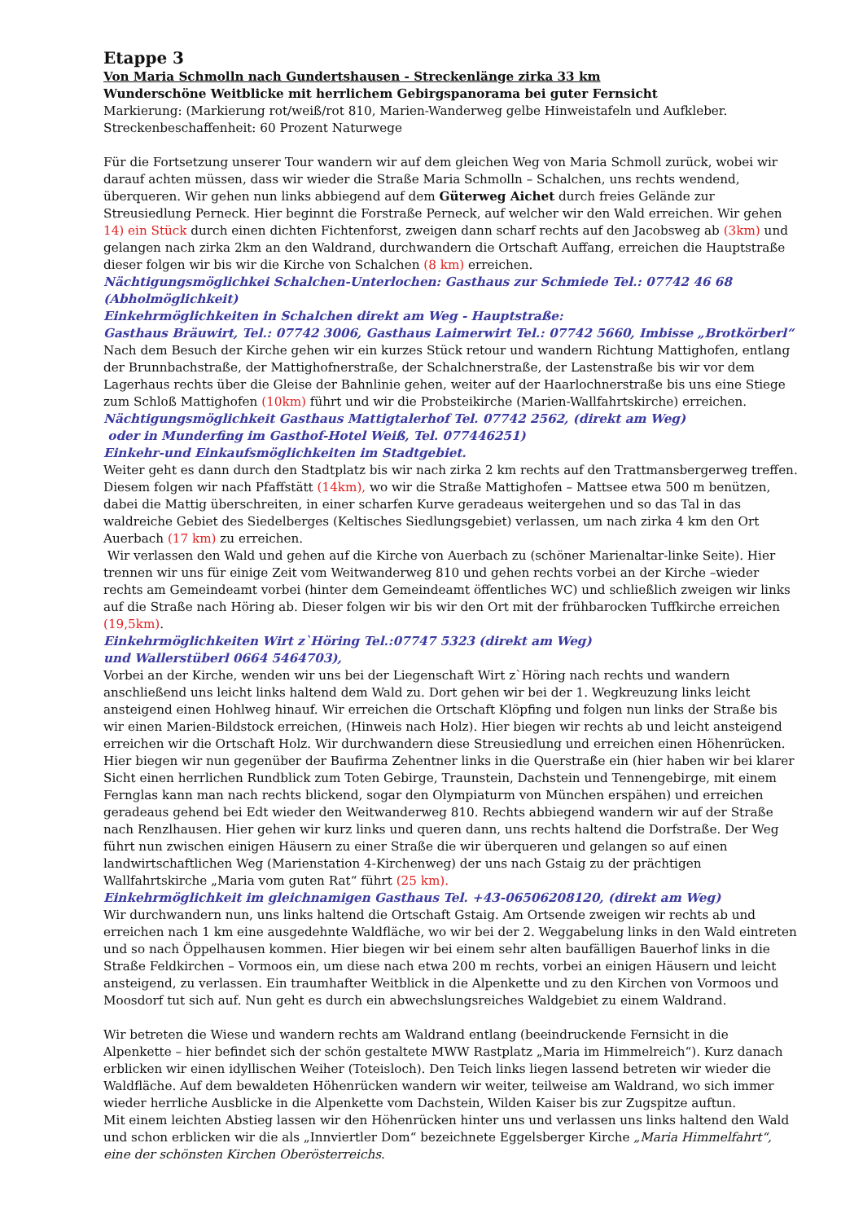Etappe 3
Von Maria Schmolln nach Gundertshausen - Streckenlänge zirka 33 km
Wunderschöne Weitblicke mit herrlichem Gebirgspanorama bei guter Fernsicht
Markierung: (Markierung rot/weiß/rot 810, Marien-Wanderweg gelbe Hinweistafeln und Aufkleber.
Streckenbeschaffenheit: 60 Prozent Naturwege
Für die Fortsetzung unserer Tour wandern wir auf dem gleichen Weg von Maria Schmoll zurück, wobei wir darauf achten müssen, dass wir wieder die Straße Maria Schmolln – Schalchen, uns rechts wendend, überqueren. Wir gehen nun links abbiegend auf dem Güterweg Aichet durch freies Gelände zur Streusiedlung Perneck. Hier beginnt die Forstraße Perneck, auf welcher wir den Wald erreichen. Wir gehen 14) ein Stück durch einen dichten Fichtenforst, zweigen dann scharf rechts auf den Jacobsweg ab (3km) und gelangen nach zirka 2km an den Waldrand, durchwandern die Ortschaft Auffang, erreichen die Hauptstraße dieser folgen wir bis wir die Kirche von Schalchen (8 km) erreichen.
Nächtigungsmöglichkei Schalchen-Unterlochen: Gasthaus zur Schmiede Tel.: 07742 46 68 (Abholmöglichkeit)
Einkehrmöglichkeiten in Schalchen direkt am Weg - Hauptstraße:
Gasthaus Bräuwirt, Tel.: 07742 3006, Gasthaus Laimerwirt Tel.: 07742 5660, Imbisse „Brotkörberl“
Nach dem Besuch der Kirche gehen wir ein kurzes Stück retour und wandern Richtung Mattighofen, entlang der Brunnbachstraße, der Mattighofnerstraße, der Schalchnerstraße, der Lastenstraße bis wir vor dem Lagerhaus rechts über die Gleise der Bahnlinie gehen, weiter auf der Haarlochnerstraße bis uns eine Stiege zum Schloß Mattighofen (10km) führt und wir die Probsteikirche (Marien-Wallfahrtskirche) erreichen.
Nächtigungsmöglichkeit Gasthaus Mattigtalerhof Tel. 07742 2562, (direkt am Weg)
oder in Munderfing im Gasthof-Hotel Weiß, Tel. 077446251)
Einkehr-und Einkaufsmöglichkeiten im Stadtgebiet.
Weiter geht es dann durch den Stadtplatz bis wir nach zirka 2 km rechts auf den Trattmansbergerweg treffen. Diesem folgen wir nach Pfaffstätt (14km), wo wir die Straße Mattighofen – Mattsee etwa 500 m benützen, dabei die Mattig überschreiten, in einer scharfen Kurve geradeaus weitergehen und so das Tal in das waldreiche Gebiet des Siedelberges (Keltisches Siedlungsgebiet) verlassen, um nach zirka 4 km den Ort Auerbach (17 km) zu erreichen.
Wir verlassen den Wald und gehen auf die Kirche von Auerbach zu (schöner Marienaltar-linke Seite). Hier trennen wir uns für einige Zeit vom Weitwanderweg 810 und gehen rechts vorbei an der Kirche –wieder rechts am Gemeindeamt vorbei (hinter dem Gemeindeamt öffentliches WC) und schließlich zweigen wir links auf die Straße nach Höring ab. Dieser folgen wir bis wir den Ort mit der frühbarocken Tuffkirche erreichen (19,5km).
Einkehrmöglichkeiten Wirt z`Höring Tel.:07747 5323 (direkt am Weg)
und Wallerstüberl 0664 5464703),
Vorbei an der Kirche, wenden wir uns bei der Liegenschaft Wirt z`Höring nach rechts und wandern anschließend uns leicht links haltend dem Wald zu. Dort gehen wir bei der 1. Wegkreuzung links leicht ansteigend einen Hohlweg hinauf. Wir erreichen die Ortschaft Klöpfing und folgen nun links der Straße bis wir einen Marien-Bildstock erreichen, (Hinweis nach Holz). Hier biegen wir rechts ab und leicht ansteigend erreichen wir die Ortschaft Holz. Wir durchwandern diese Streusiedlung und erreichen einen Höhenrücken. Hier biegen wir nun gegenüber der Baufirma Zehentner links in die Querstraße ein (hier haben wir bei klarer Sicht einen herrlichen Rundblick zum Toten Gebirge, Traunstein, Dachstein und Tennengebirge, mit einem Fernglas kann man nach rechts blickend, sogar den Olympiaturm von München erspähen) und erreichen geradeaus gehend bei Edt wieder den Weitwanderweg 810. Rechts abbiegend wandern wir auf der Straße nach Renzlhausen. Hier gehen wir kurz links und queren dann, uns rechts haltend die Dorfstraße. Der Weg führt nun zwischen einigen Häusern zu einer Straße die wir überqueren und gelangen so auf einen landwirtschaftlichen Weg (Marienstation 4-Kirchenweg) der uns nach Gstaig zu der prächtigen Wallfahrtskirche „Maria vom guten Rat“ führt (25 km).
Einkehrmöglichkeit im gleichnamigen Gasthaus Tel. +43-06506208120, (direkt am Weg)
Wir durchwandern nun, uns links haltend die Ortschaft Gstaig. Am Ortsende zweigen wir rechts ab und erreichen nach 1 km eine ausgedehnte Waldfläche, wo wir bei der 2. Weggabelung links in den Wald eintreten und so nach Öppelhausen kommen. Hier biegen wir bei einem sehr alten baufälligen Bauerhof links in die Straße Feldkirchen – Vormoos ein, um diese nach etwa 200 m rechts, vorbei an einigen Häusern und leicht ansteigend, zu verlassen. Ein traumhafter Weitblick in die Alpenkette und zu den Kirchen von Vormoos und Moosdorf tut sich auf. Nun geht es durch ein abwechslungsreiches Waldgebiet zu einem Waldrand.
Wir betreten die Wiese und wandern rechts am Waldrand entlang (beeindruckende Fernsicht in die Alpenkette – hier befindet sich der schön gestaltete MWW Rastplatz „Maria im Himmelreich“). Kurz danach erblicken wir einen idyllischen Weiher (Toteisloch). Den Teich links liegen lassend betreten wir wieder die Waldfläche. Auf dem bewaldeten Höhenrücken wandern wir weiter, teilweise am Waldrand, wo sich immer wieder herrliche Ausblicke in die Alpenkette vom Dachstein, Wilden Kaiser bis zur Zugspitze auftun.
Mit einem leichten Abstieg lassen wir den Höhenrücken hinter uns und verlassen uns links haltend den Wald und schon erblicken wir die als „Innviertler Dom“ bezeichnete Eggelsberger Kirche „Maria Himmelfahrt“, eine der schönsten Kirchen Oberösterreichs.